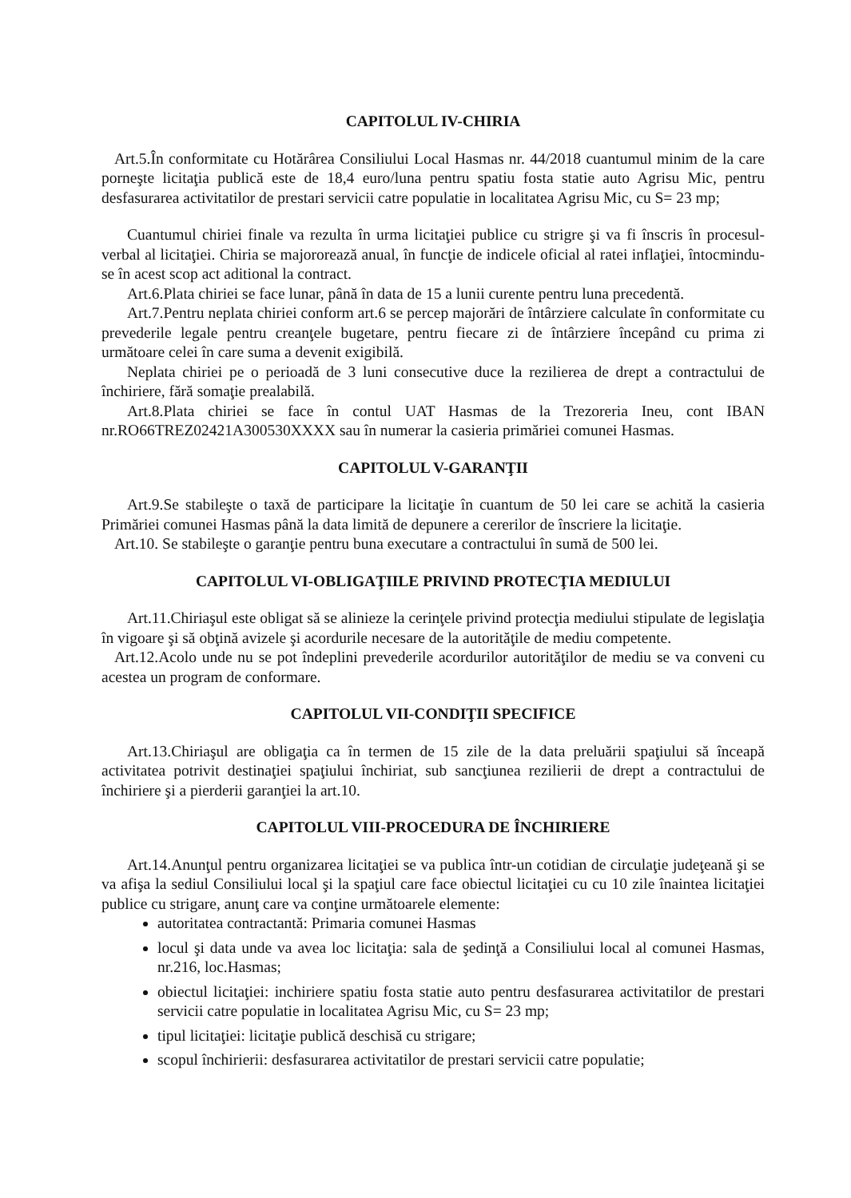CAPITOLUL IV-CHIRIA
Art.5.În conformitate cu Hotărârea Consiliului Local Hasmas nr. 44/2018 cuantumul minim de la care porneşte licitaţia publică este de 18,4 euro/luna pentru spatiu fosta statie auto Agrisu Mic, pentru desfasurarea activitatilor de prestari servicii catre populatie in localitatea Agrisu Mic, cu S= 23 mp;
Cuantumul chiriei finale va rezulta în urma licitaţiei publice cu strigre şi va fi înscris în procesul-verbal al licitaţiei. Chiria se majororează anual, în funcţie de indicele oficial al ratei inflaţiei, întocmindu-se în acest scop act aditional la contract.
Art.6.Plata chiriei se face lunar, până în data de 15 a lunii curente pentru luna precedentă.
Art.7.Pentru neplata chiriei conform art.6 se percep majorări de întârziere calculate în conformitate cu prevederile legale pentru creanţele bugetare, pentru fiecare zi de întârziere începând cu prima zi următoare celei în care suma a devenit exigibilă.
Neplata chiriei pe o perioadă de 3 luni consecutive duce la rezilierea de drept a contractului de închiriere, fără somaţie prealabilă.
Art.8.Plata chiriei se face în contul UAT Hasmas de la Trezoreria Ineu, cont IBAN nr.RO66TREZ02421A300530XXXX sau în numerar la casieria primăriei comunei Hasmas.
CAPITOLUL V-GARANŢII
Art.9.Se stabileşte o taxă de participare la licitaţie în cuantum de 50 lei care se achită la casieria Primăriei comunei Hasmas până la data limită de depunere a cererilor de înscriere la licitaţie.
Art.10. Se stabileşte o garanţie pentru buna executare a contractului în sumă de 500 lei.
CAPITOLUL VI-OBLIGAŢIILE PRIVIND PROTECŢIA MEDIULUI
Art.11.Chiriaşul este obligat să se alinieze la cerinţele privind protecţia mediului stipulate de legislaţia în vigoare şi să obţină avizele şi acordurile necesare de la autorităţile de mediu competente.
Art.12.Acolo unde nu se pot îndeplini prevederile acordurilor autorităţilor de mediu se va conveni cu acestea un program de conformare.
CAPITOLUL VII-CONDIŢII SPECIFICE
Art.13.Chiriaşul are obligaţia ca în termen de 15 zile de la data preluării spaţiului să înceapă activitatea potrivit destinaţiei spaţiului închiriat, sub sancţiunea rezilierii de drept a contractului de închiriere şi a pierderii garanţiei la art.10.
CAPITOLUL VIII-PROCEDURA DE ÎNCHIRIERE
Art.14.Anunţul pentru organizarea licitaţiei se va publica într-un cotidian de circulaţie judeţeană şi se va afişa la sediul Consiliului local şi la spaţiul care face obiectul licitaţiei cu cu 10 zile înaintea licitaţiei publice cu strigare, anunţ care va conţine următoarele elemente:
autoritatea contractantă: Primaria comunei Hasmas
locul şi data unde va avea loc licitaţia: sala de şedinţă a Consiliului local al comunei Hasmas, nr.216, loc.Hasmas;
obiectul licitaţiei: inchiriere spatiu fosta statie auto pentru desfasurarea activitatilor de prestari servicii catre populatie in localitatea Agrisu Mic, cu S= 23 mp;
tipul licitaţiei: licitaţie publică deschisă cu strigare;
scopul închirierii: desfasurarea activitatilor de prestari servicii catre populatie;